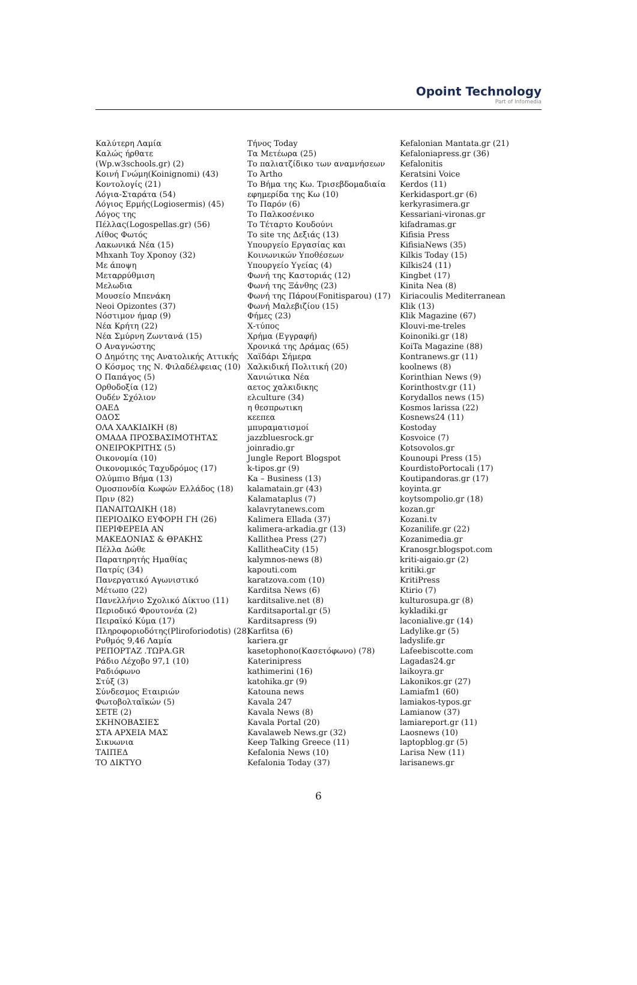Opoint Technology
Part of Infomedia
Καλύτερη Λαμία
Καλώς ήρθατε
(Wp.w3schools.gr) (2)
Κοινή Γνώμη(Koinignomi) (43)
Κοντολογίς (21)
Λόγια-Σταράτα (54)
Λόγιος Ερμής(Logiosermis) (45)
Λόγος της
Πέλλας(Logospellas.gr) (56)
Λίθος Φωτός
Λακωνικά Νέα (15)
Mhxanh Toy Xponoy (32)
Με άποψη
Μεταρρύθμιση
Μελωδια
Μουσείο Μπενάκη
Neoi Opizontes (37)
Νόστιμον ήμαρ (9)
Νέα Κρήτη (22)
Νέα Σμύρνη Ζωντανά (15)
Ο Αναγνώστης
Ο Δημότης της Ανατολικής Αττικής
Ο Κόσμος της Ν. Φιλαδέλφειας (10)
Ο Παπάγος (5)
Ορθοδοξία (12)
Ουδέν Σχόλιον
ΟΑΕΔ
ΟΔΟΣ
ΟΛΑ ΧΑΛΚΙΔΙΚΗ (8)
ΟΜΑΔΑ ΠΡΟΣΒΑΣΙΜΟΤΗΤΑΣ
ΟΝΕΙΡΟΚΡΙΤΗΣ (5)
Οικονομία (10)
Οικονομικός Ταχυδρόμος (17)
Ολύμπιο Βήμα (13)
Ομοσπονδία Κωφών Ελλάδος (18)
Πριν (82)
ΠΑΝΑΙΤΩΛΙΚΗ (18)
ΠΕΡΙΟΔΙΚΟ ΕΥΦΟΡΗ ΓΗ (26)
ΠΕΡΙΦΕΡΕΙΑ ΑΝ
ΜΑΚΕΔΟΝΙΑΣ & ΘΡΑΚΗΣ
Πέλλα Δώθε
Παρατηρητής Ημαθίας
Πατρίς (34)
Πανεργατικό Αγωνιστικό
Μέτωπο (22)
Πανελλήνιο Σχολικό Δίκτυο (11)
Περιοδικό Φρουτονέα (2)
Πειραϊκό Κύμα (17)
Πληροφοριοδότης(Pliroforiodotis) (28)
Ρυθμός 9,46 Λαμία
ΡΕΠΟΡΤΑΖ .ΤΩΡΑ.GR
Ράδιο Λέχοβο 97,1 (10)
Ραδιόφωνο
Στύξ (3)
Σύνδεσμος Εταιριών
Φωτοβολταϊκών (5)
ΣΕΤΕ (2)
ΣΚΗΝΟΒΑΣΙΕΣ
ΣΤΑ ΑΡΧΕΙΑ ΜΑΣ
Σικυωνια
ΤΑΙΠΕΔ
ΤΟ ΔΙΚΤΥΟ
Τήνος Today
Τα Μετέωρα (25)
Το παλιατζίδικο των αναμνήσεων
Το Άrtho
Το Βήμα της Κω. Τρισεβδομαδιαία
εφημερίδα της Κω (10)
Το Παρόν (6)
Το Παλκοσένικο
Το Τέταρτο Κουδούνι
Το site της Δεξιάς (13)
Υπουργείο Εργασίας και
Κοινωνικών Υποθέσεων
Υπουργείο Υγείας (4)
Φωνή της Καστοριάς (12)
Φωνή της Ξάνθης (23)
Φωνή της Πάρου(Fonitisparou) (17)
Φωνή Μαλεβιζίου (15)
Φήμες (23)
Χ-τύπος
Χρήμα (Εγγραφή)
Χρονικά της Δράμας (65)
Χαϊδάρι Σήμερα
Χαλκιδική Πολιτική (20)
Χανιώτικα Νέα
αετος χαλκιδικης
ελculture (34)
η θεσπρωτικη
κεεπεα
μπυραματισμοί
jazzbluesrock.gr
joinradio.gr
Jungle Report Blogspot
k-tipos.gr (9)
Ka – Business (13)
kalamatain.gr (43)
Kalamataplus (7)
kalavrytanews.com
Kalimera Ellada (37)
kalimera-arkadia.gr (13)
Kallithea Press (27)
KallitheaCity (15)
kalymnos-news (8)
kapouti.com
karatzova.com (10)
Karditsa News (6)
karditsalive.net (8)
Karditsaportal.gr (5)
Karditsapress (9)
Karfitsa (6)
kariera.gr
kasetophono(Κασετόφωνο) (78)
Katerinipress
kathimerini (16)
katohika.gr (9)
Katouna news
Kavala 247
Kavala News (8)
Kavala Portal (20)
Kavalaweb News.gr (32)
Keep Talking Greece (11)
Kefalonia News (10)
Kefalonia Today (37)
Kefalonian Mantata.gr (21)
Kefaloniapress.gr (36)
Kefalonitis
Keratsini Voice
Kerdos (11)
Kerkidasport.gr (6)
kerkyrasimera.gr
Kessariani-vironas.gr
kifadramas.gr
Kifisia Press
KifisiaNews (35)
Kilkis Today (15)
Kilkis24 (11)
Kingbet (17)
Kinita Nea (8)
Kiriacoulis Mediterranean
Klik (13)
Klik Magazine (67)
Klouvi-me-treles
Koinoniki.gr (18)
KoiTa Magazine (88)
Kontranews.gr (11)
koolnews (8)
Korinthian News (9)
Korinthostv.gr (11)
Korydallos news (15)
Kosmos larissa (22)
Kosnews24 (11)
Kostoday
Kosvoice (7)
Kotsovolos.gr
Kounoupi Press (15)
KourdistoPortocali (17)
Koutipandoras.gr (17)
koyinta.gr
koytsompolio.gr (18)
kozan.gr
Kozani.tv
Kozanilife.gr (22)
Kozanimedia.gr
Kranosgr.blogspot.com
kriti-aigaio.gr (2)
kritiki.gr
KritiPress
Ktirio (7)
kulturosupa.gr (8)
kykladiki.gr
laconialive.gr (14)
Ladylike.gr (5)
ladyslife.gr
Lafeebiscotte.com
Lagadas24.gr
laikoyra.gr
Lakonikos.gr (27)
Lamiafm1 (60)
lamiakos-typos.gr
Lamianow (37)
lamiareport.gr (11)
Laosnews (10)
laptopblog.gr (5)
Larisa New (11)
larisanews.gr
6